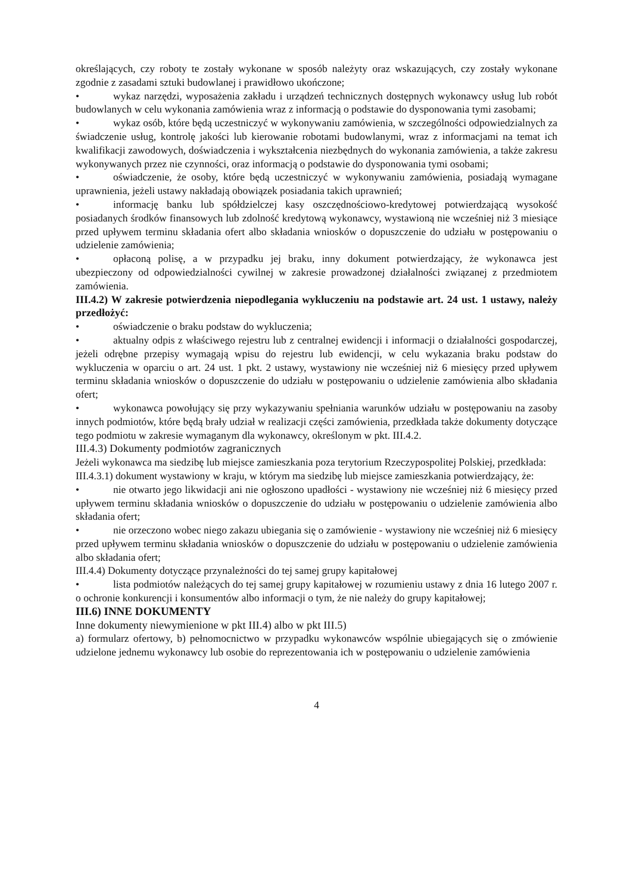określających, czy roboty te zostały wykonane w sposób należyty oraz wskazujących, czy zostały wykonane zgodnie z zasadami sztuki budowlanej i prawidłowo ukończone;
• wykaz narzędzi, wyposażenia zakładu i urządzeń technicznych dostępnych wykonawcy usług lub robót budowlanych w celu wykonania zamówienia wraz z informacją o podstawie do dysponowania tymi zasobami;
• wykaz osób, które będą uczestniczyć w wykonywaniu zamówienia, w szczególności odpowiedzialnych za świadczenie usług, kontrolę jakości lub kierowanie robotami budowlanymi, wraz z informacjami na temat ich kwalifikacji zawodowych, doświadczenia i wykształcenia niezbędnych do wykonania zamówienia, a także zakresu wykonywanych przez nie czynności, oraz informacją o podstawie do dysponowania tymi osobami;
• oświadczenie, że osoby, które będą uczestniczyć w wykonywaniu zamówienia, posiadają wymagane uprawnienia, jeżeli ustawy nakładają obowiązek posiadania takich uprawnień;
• informację banku lub spółdzielczej kasy oszczędnościowo-kredytowej potwierdzającą wysokość posiadanych środków finansowych lub zdolność kredytową wykonawcy, wystawioną nie wcześniej niż 3 miesiące przed upływem terminu składania ofert albo składania wniosków o dopuszczenie do udziału w postępowaniu o udzielenie zamówienia;
• opłaconą polisę, a w przypadku jej braku, inny dokument potwierdzający, że wykonawca jest ubezpieczony od odpowiedzialności cywilnej w zakresie prowadzonej działalności związanej z przedmiotem zamówienia.
III.4.2) W zakresie potwierdzenia niepodlegania wykluczeniu na podstawie art. 24 ust. 1 ustawy, należy przedłożyć:
• oświadczenie o braku podstaw do wykluczenia;
• aktualny odpis z właściwego rejestru lub z centralnej ewidencji i informacji o działalności gospodarczej, jeżeli odrębne przepisy wymagają wpisu do rejestru lub ewidencji, w celu wykazania braku podstaw do wykluczenia w oparciu o art. 24 ust. 1 pkt. 2 ustawy, wystawiony nie wcześniej niż 6 miesięcy przed upływem terminu składania wniosków o dopuszczenie do udziału w postępowaniu o udzielenie zamówienia albo składania ofert;
• wykonawca powołujący się przy wykazywaniu spełniania warunków udziału w postępowaniu na zasoby innych podmiotów, które będą brały udział w realizacji części zamówienia, przedkłada także dokumenty dotyczące tego podmiotu w zakresie wymaganym dla wykonawcy, określonym w pkt. III.4.2.
III.4.3) Dokumenty podmiotów zagranicznych
Jeżeli wykonawca ma siedzibę lub miejsce zamieszkania poza terytorium Rzeczypospolitej Polskiej, przedkłada:
III.4.3.1) dokument wystawiony w kraju, w którym ma siedzibę lub miejsce zamieszkania potwierdzający, że:
• nie otwarto jego likwidacji ani nie ogłoszono upadłości - wystawiony nie wcześniej niż 6 miesięcy przed upływem terminu składania wniosków o dopuszczenie do udziału w postępowaniu o udzielenie zamówienia albo składania ofert;
• nie orzeczono wobec niego zakazu ubiegania się o zamówienie - wystawiony nie wcześniej niż 6 miesięcy przed upływem terminu składania wniosków o dopuszczenie do udziału w postępowaniu o udzielenie zamówienia albo składania ofert;
III.4.4) Dokumenty dotyczące przynależności do tej samej grupy kapitałowej
• lista podmiotów należących do tej samej grupy kapitałowej w rozumieniu ustawy z dnia 16 lutego 2007 r. o ochronie konkurencji i konsumentów albo informacji o tym, że nie należy do grupy kapitałowej;
III.6) INNE DOKUMENTY
Inne dokumenty niewymienione w pkt III.4) albo w pkt III.5)
a) formularz ofertowy, b) pełnomocnictwo w przypadku wykonawców wspólnie ubiegających się o zmówienie udzielone jednemu wykonawcy lub osobie do reprezentowania ich w postępowaniu o udzielenie zamówienia
4